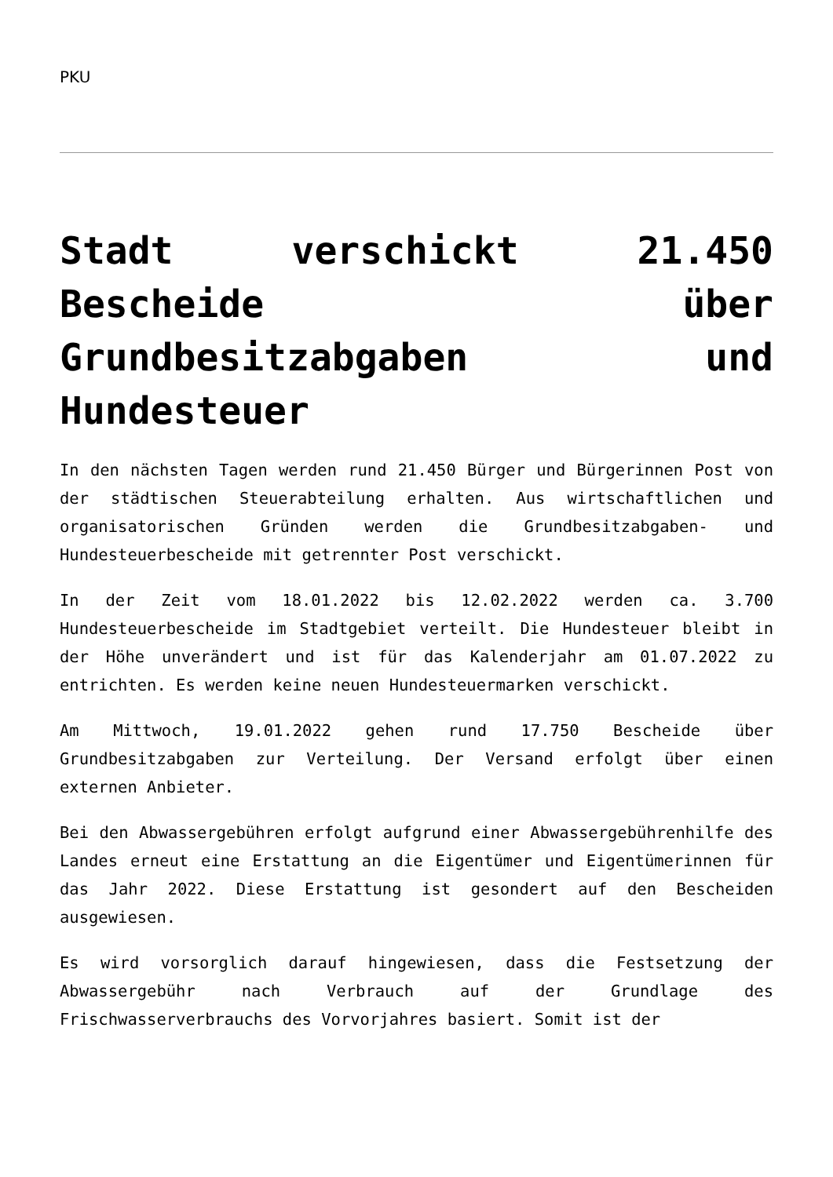PKU
Stadt verschickt 21.450 Bescheide über Grundbesitzabgaben und Hundesteuer
In den nächsten Tagen werden rund 21.450 Bürger und Bürgerinnen Post von der städtischen Steuerabteilung erhalten. Aus wirtschaftlichen und organisatorischen Gründen werden die Grundbesitzabgaben- und Hundesteuerbescheide mit getrennter Post verschickt.
In der Zeit vom 18.01.2022 bis 12.02.2022 werden ca. 3.700 Hundesteuerbescheide im Stadtgebiet verteilt. Die Hundesteuer bleibt in der Höhe unverändert und ist für das Kalenderjahr am 01.07.2022 zu entrichten. Es werden keine neuen Hundesteuermarken verschickt.
Am Mittwoch, 19.01.2022 gehen rund 17.750 Bescheide über Grundbesitzabgaben zur Verteilung. Der Versand erfolgt über einen externen Anbieter.
Bei den Abwassergebühren erfolgt aufgrund einer Abwassergebührenhilfe des Landes erneut eine Erstattung an die Eigentümer und Eigentümerinnen für das Jahr 2022. Diese Erstattung ist gesondert auf den Bescheiden ausgewiesen.
Es wird vorsorglich darauf hingewiesen, dass die Festsetzung der Abwassergebühr nach Verbrauch auf der Grundlage des Frischwasserverbrauchs des Vorvorjahres basiert. Somit ist der